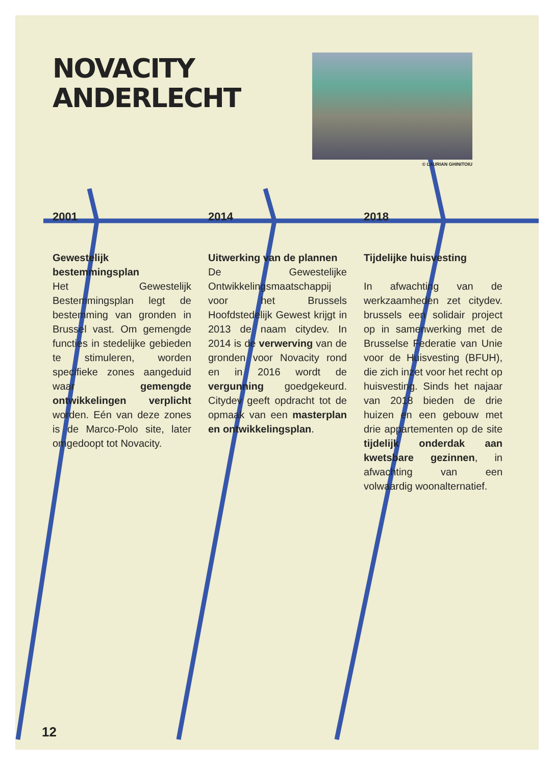© LAURIAN GHINITOIU
NOVACITY ANDERLECHT
2001
Gewestelijk bestemmingsplan
Het Gewestelijk Bestemmingsplan legt de bestemming van gronden in Brussel vast. Om gemengde functies in stedelijke gebieden te stimuleren, worden specifieke zones aangeduid waar gemengde ontwikkelingen verplicht worden. Eén van deze zones is de Marco-Polo site, later omgedoopt tot Novacity.
2014
Uitwerking van de plannen
De Gewestelijke Ontwikkelingsmaatschappij voor het Brussels Hoofdstedelijk Gewest krijgt in 2013 de naam citydev. In 2014 is de verwerving van de gronden voor Novacity rond en in 2016 wordt de vergunning goedgekeurd. Citydev geeft opdracht tot de opmaak van een masterplan en ontwikkelingsplan.
2018
Tijdelijke huisvesting
In afwachting van de werkzaamheden zet citydev. brussels een solidair project op in samenwerking met de Brusselse Federatie van Unie voor de Huisvesting (BFUH), die zich inzet voor het recht op huisvesting. Sinds het najaar van 2018 bieden de drie huizen en een gebouw met drie appartementen op de site tijdelijk onderdak aan kwetsbare gezinnen, in afwachting van een volwaardig woonalternatief.
12